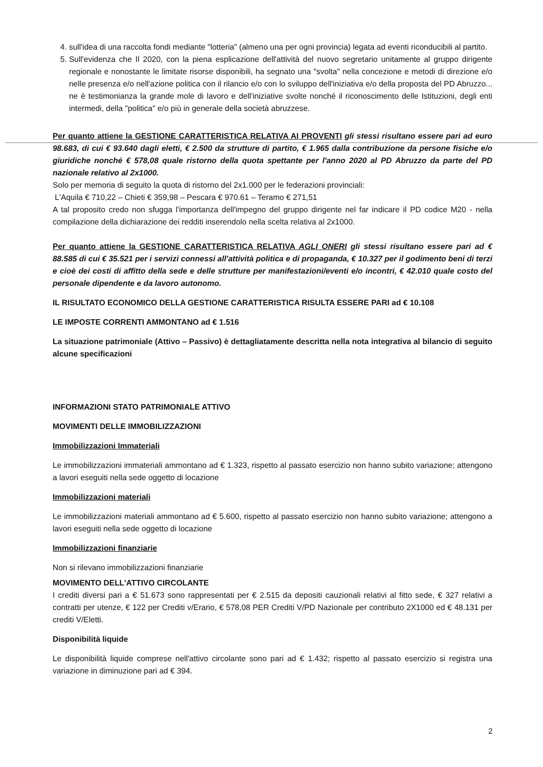4. sull'idea di una raccolta fondi mediante "lotteria" (almeno una per ogni provincia) legata ad eventi riconducibili al partito.
5. Sull'evidenza che Il 2020, con la piena esplicazione dell'attività del nuovo segretario unitamente al gruppo dirigente regionale e nonostante le limitate risorse disponibili, ha segnato una "svolta" nella concezione e metodi di direzione e/o nelle presenza e/o nell'azione politica con il rilancio e/o con lo sviluppo dell'iniziativa e/o della proposta del PD Abruzzo... ne è testimonianza la grande mole di lavoro e dell'iniziative svolte nonché il riconoscimento delle Istituzioni, degli enti intermedi, della "politica" e/o più in generale della società abruzzese.
Per quanto attiene la GESTIONE CARATTERISTICA RELATIVA AI PROVENTI gli stessi risultano essere pari ad euro 98.683, di cui € 93.640 dagli eletti, € 2.500 da strutture di partito, € 1.965 dalla contribuzione da persone fisiche e/o giuridiche nonché € 578,08 quale ristorno della quota spettante per l'anno 2020 al PD Abruzzo da parte del PD nazionale relativo al 2x1000.
Solo per memoria di seguito la quota di ristorno del 2x1.000 per le federazioni provinciali:
L'Aquila € 710,22 – Chieti € 359,98 – Pescara € 970.61 – Teramo € 271,51
A tal proposito credo non sfugga l'importanza dell'impegno del gruppo dirigente nel far indicare il PD codice M20 - nella compilazione della dichiarazione dei redditi inserendolo nella scelta relativa al 2x1000.
Per quanto attiene la GESTIONE CARATTERISTICA RELATIVA AGLI ONERI gli stessi risultano essere pari ad € 88.585 di cui € 35.521 per i servizi connessi all'attività politica e di propaganda, € 10.327 per il godimento beni di terzi e cioè dei costi di affitto della sede e delle strutture per manifestazioni/eventi e/o incontri, € 42.010 quale costo del personale dipendente e da lavoro autonomo.
IL RISULTATO ECONOMICO DELLA GESTIONE CARATTERISTICA RISULTA ESSERE PARI ad € 10.108
LE IMPOSTE CORRENTI AMMONTANO ad € 1.516
La situazione patrimoniale (Attivo – Passivo) è dettagliatamente descritta nella nota integrativa al bilancio di seguito alcune specificazioni
INFORMAZIONI STATO PATRIMONIALE ATTIVO
MOVIMENTI DELLE IMMOBILIZZAZIONI
Immobilizzazioni Immateriali
Le immobilizzazioni immateriali ammontano ad € 1.323, rispetto al passato esercizio non hanno subito variazione; attengono a lavori eseguiti nella sede oggetto di locazione
Immobilizzazioni materiali
Le immobilizzazioni materiali ammontano ad € 5.600, rispetto al passato esercizio non hanno subito variazione; attengono a lavori eseguiti nella sede oggetto di locazione
Immobilizzazioni finanziarie
Non si rilevano immobilizzazioni finanziarie
MOVIMENTO DELL'ATTIVO CIRCOLANTE
I crediti diversi pari a € 51.673 sono rappresentati per € 2.515 da depositi cauzionali relativi al fitto sede, € 327 relativi a contratti per utenze, € 122 per Crediti v/Erario, € 578,08 PER Crediti V/PD Nazionale per contributo 2X1000 ed € 48.131 per crediti V/Eletti.
Disponibilità liquide
Le disponibilità liquide comprese nell'attivo circolante sono pari ad € 1.432; rispetto al passato esercizio si registra una variazione in diminuzione pari ad € 394.
2